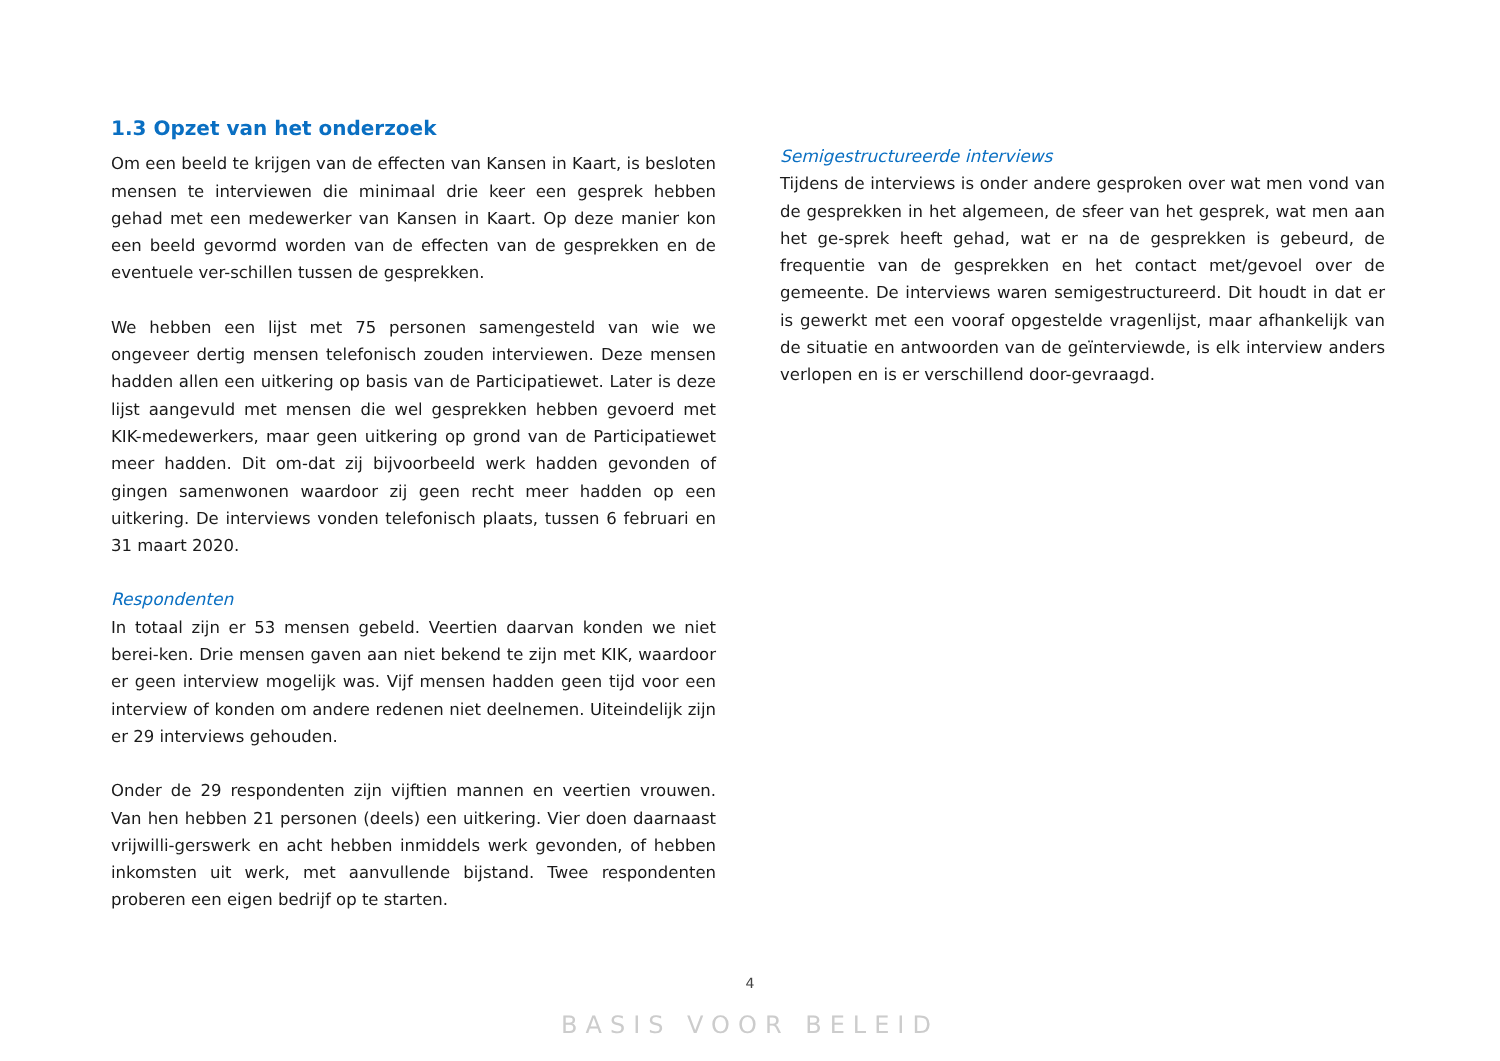1.3 Opzet van het onderzoek
Om een beeld te krijgen van de effecten van Kansen in Kaart, is besloten mensen te interviewen die minimaal drie keer een gesprek hebben gehad met een medewerker van Kansen in Kaart. Op deze manier kon een beeld gevormd worden van de effecten van de gesprekken en de eventuele ver-schillen tussen de gesprekken.
We hebben een lijst met 75 personen samengesteld van wie we ongeveer dertig mensen telefonisch zouden interviewen. Deze mensen hadden allen een uitkering op basis van de Participatiewet. Later is deze lijst aangevuld met mensen die wel gesprekken hebben gevoerd met KIK-medewerkers, maar geen uitkering op grond van de Participatiewet meer hadden. Dit om-dat zij bijvoorbeeld werk hadden gevonden of gingen samenwonen waardoor zij geen recht meer hadden op een uitkering. De interviews vonden telefonisch plaats, tussen 6 februari en 31 maart 2020.
Respondenten
In totaal zijn er 53 mensen gebeld. Veertien daarvan konden we niet berei-ken. Drie mensen gaven aan niet bekend te zijn met KIK, waardoor er geen interview mogelijk was. Vijf mensen hadden geen tijd voor een interview of konden om andere redenen niet deelnemen. Uiteindelijk zijn er 29 interviews gehouden.
Onder de 29 respondenten zijn vijftien mannen en veertien vrouwen. Van hen hebben 21 personen (deels) een uitkering. Vier doen daarnaast vrijwilli-gerswerk en acht hebben inmiddels werk gevonden, of hebben inkomsten uit werk, met aanvullende bijstand. Twee respondenten proberen een eigen bedrijf op te starten.
Semigestructureerde interviews
Tijdens de interviews is onder andere gesproken over wat men vond van de gesprekken in het algemeen, de sfeer van het gesprek, wat men aan het ge-sprek heeft gehad, wat er na de gesprekken is gebeurd, de frequentie van de gesprekken en het contact met/gevoel over de gemeente. De interviews waren semigestructureerd. Dit houdt in dat er is gewerkt met een vooraf opgestelde vragenlijst, maar afhankelijk van de situatie en antwoorden van de geïnterviewde, is elk interview anders verlopen en is er verschillend door-gevraagd.
4
BASIS VOOR BELEID